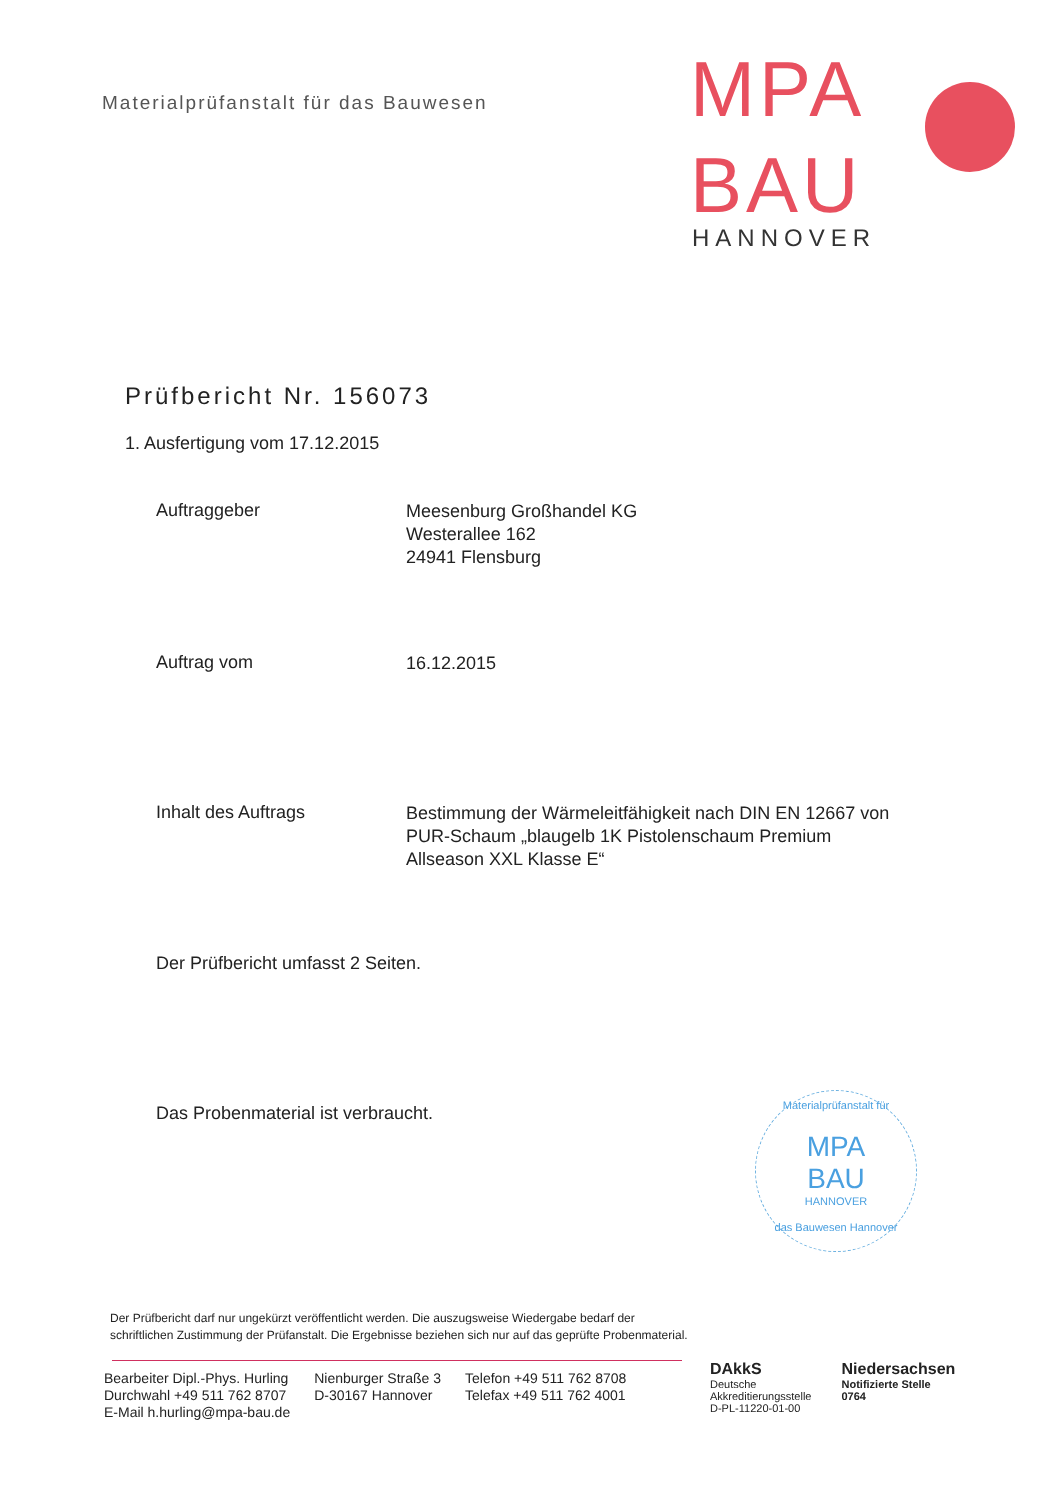Materialprüfanstalt für das Bauwesen
MPA
BAU
HANNOVER
Prüfbericht Nr. 156073
1. Ausfertigung vom 17.12.2015
Auftraggeber
Meesenburg Großhandel KG
Westerallee 162
24941 Flensburg
Auftrag vom
16.12.2015
Inhalt des Auftrags
Bestimmung der Wärmeleitfähigkeit nach DIN EN 12667 von PUR-Schaum „blaugelb 1K Pistolenschaum Premium Allseason XXL Klasse E“
Der Prüfbericht umfasst 2 Seiten.
Das Probenmaterial ist verbraucht.
Materialprüfanstalt für
MPA
BAU
HANNOVER
das Bauwesen Hannover
Der Prüfbericht darf nur ungekürzt veröffentlicht werden. Die auszugsweise Wiedergabe bedarf der schriftlichen Zustimmung der Prüfanstalt. Die Ergebnisse beziehen sich nur auf das geprüfte Probenmaterial.
Bearbeiter Dipl.-Phys. Hurling
Durchwahl +49 511 762 8707
E-Mail h.hurling@mpa-bau.de
Nienburger Straße 3
D-30167 Hannover
Telefon +49 511 762 8708
Telefax +49 511 762 4001
DAkkS
Deutsche
Akkreditierungsstelle
D-PL-11220-01-00
Niedersachsen
Notifizierte Stelle
0764